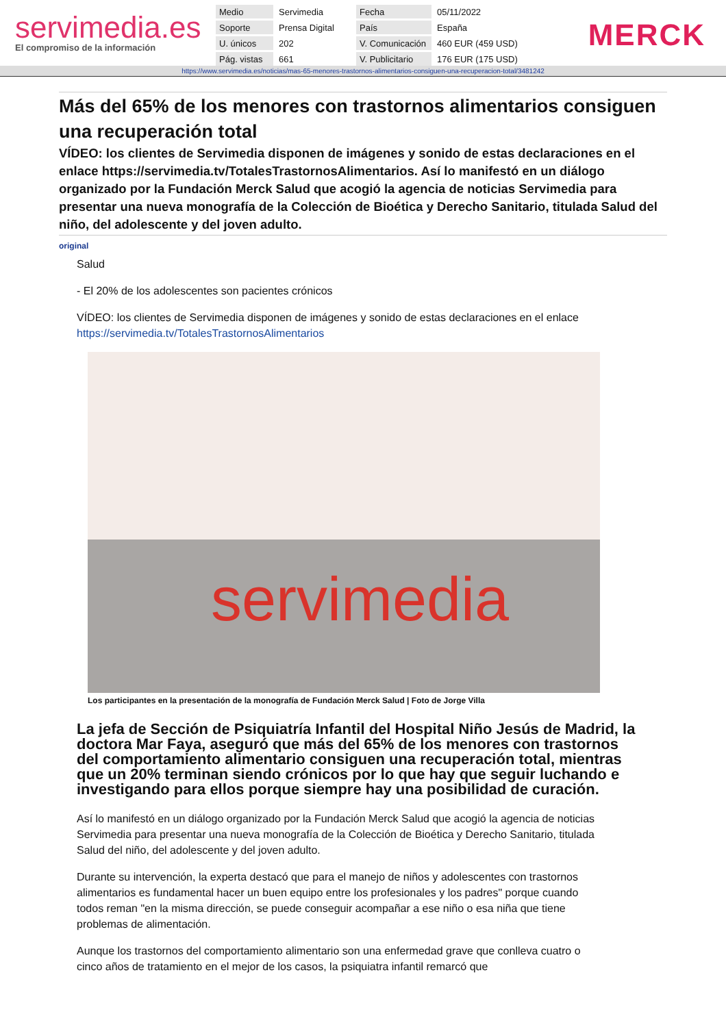servimedia.es
El compromiso de la información
| Medio | Servimedia | Fecha | 05/11/2022 |
| Soporte | Prensa Digital | País | España |
| U. únicos | 202 | V. Comunicación | 460 EUR (459 USD) |
| Pág. vistas | 661 | V. Publicitario | 176 EUR (175 USD) |
MERCK
https://www.servimedia.es/noticias/mas-65-menores-trastornos-alimentarios-consiguen-una-recuperacion-total/3481242
Más del 65% de los menores con trastornos alimentarios consiguen una recuperación total
VÍDEO: los clientes de Servimedia disponen de imágenes y sonido de estas declaraciones en el enlace https://servimedia.tv/TotalesTrastornosAlimentarios. Así lo manifestó en un diálogo organizado por la Fundación Merck Salud que acogió la agencia de noticias Servimedia para presentar una nueva monografía de la Colección de Bioética y Derecho Sanitario, titulada Salud del niño, del adolescente y del joven adulto.
original
Salud
- El 20% de los adolescentes son pacientes crónicos
VÍDEO: los clientes de Servimedia disponen de imágenes y sonido de estas declaraciones en el enlace https://servimedia.tv/TotalesTrastornosAlimentarios
servimedia
Los participantes en la presentación de la monografía de Fundación Merck Salud | Foto de Jorge Villa
La jefa de Sección de Psiquiatría Infantil del Hospital Niño Jesús de Madrid, la doctora Mar Faya, aseguró que más del 65% de los menores con trastornos del comportamiento alimentario consiguen una recuperación total, mientras que un 20% terminan siendo crónicos por lo que hay que seguir luchando e investigando para ellos porque siempre hay una posibilidad de curación.
Así lo manifestó en un diálogo organizado por la Fundación Merck Salud que acogió la agencia de noticias Servimedia para presentar una nueva monografía de la Colección de Bioética y Derecho Sanitario, titulada Salud del niño, del adolescente y del joven adulto.
Durante su intervención, la experta destacó que para el manejo de niños y adolescentes con trastornos alimentarios es fundamental hacer un buen equipo entre los profesionales y los padres" porque cuando todos reman "en la misma dirección, se puede conseguir acompañar a ese niño o esa niña que tiene problemas de alimentación.
Aunque los trastornos del comportamiento alimentario son una enfermedad grave que conlleva cuatro o cinco años de tratamiento en el mejor de los casos, la psiquiatra infantil remarcó que